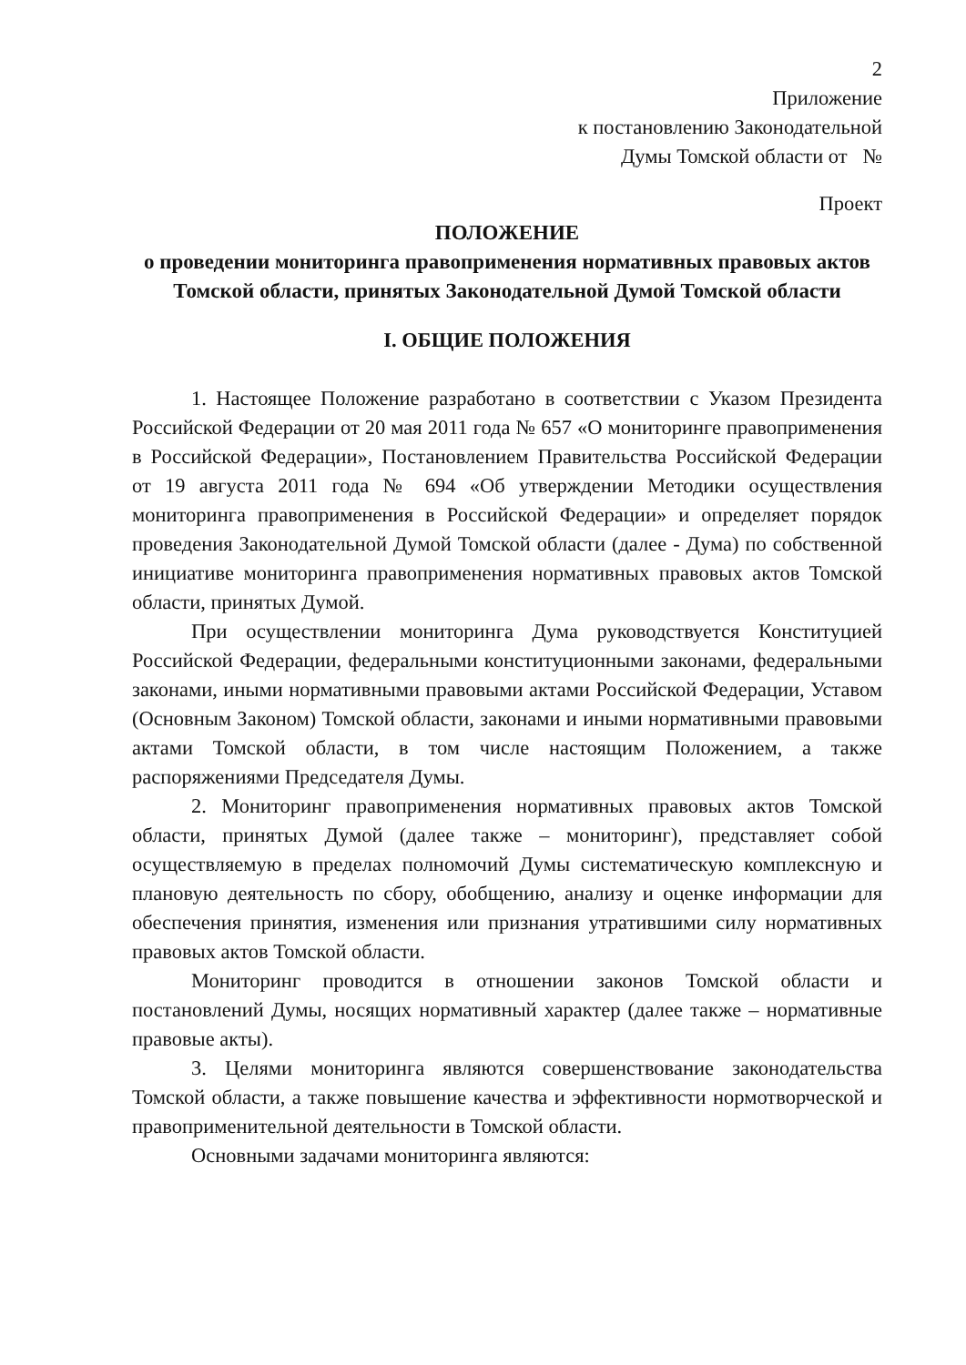2
Приложение
к постановлению Законодательной
Думы Томской области от №
Проект
ПОЛОЖЕНИЕ
о проведении мониторинга правоприменения нормативных правовых актов Томской области, принятых Законодательной Думой Томской области
I. ОБЩИЕ ПОЛОЖЕНИЯ
1. Настоящее Положение разработано в соответствии с Указом Президента Российской Федерации от 20 мая 2011 года № 657 «О мониторинге правоприменения в Российской Федерации», Постановлением Правительства Российской Федерации от 19 августа 2011 года № 694 «Об утверждении Методики осуществления мониторинга правоприменения в Российской Федерации» и определяет порядок проведения Законодательной Думой Томской области (далее - Дума) по собственной инициативе мониторинга правоприменения нормативных правовых актов Томской области, принятых Думой.
При осуществлении мониторинга Дума руководствуется Конституцией Российской Федерации, федеральными конституционными законами, федеральными законами, иными нормативными правовыми актами Российской Федерации, Уставом (Основным Законом) Томской области, законами и иными нормативными правовыми актами Томской области, в том числе настоящим Положением, а также распоряжениями Председателя Думы.
2. Мониторинг правоприменения нормативных правовых актов Томской области, принятых Думой (далее также – мониторинг), представляет собой осуществляемую в пределах полномочий Думы систематическую комплексную и плановую деятельность по сбору, обобщению, анализу и оценке информации для обеспечения принятия, изменения или признания утратившими силу нормативных правовых актов Томской области.
Мониторинг проводится в отношении законов Томской области и постановлений Думы, носящих нормативный характер (далее также – нормативные правовые акты).
3. Целями мониторинга являются совершенствование законодательства Томской области, а также повышение качества и эффективности нормотворческой и правоприменительной деятельности в Томской области.
Основными задачами мониторинга являются: